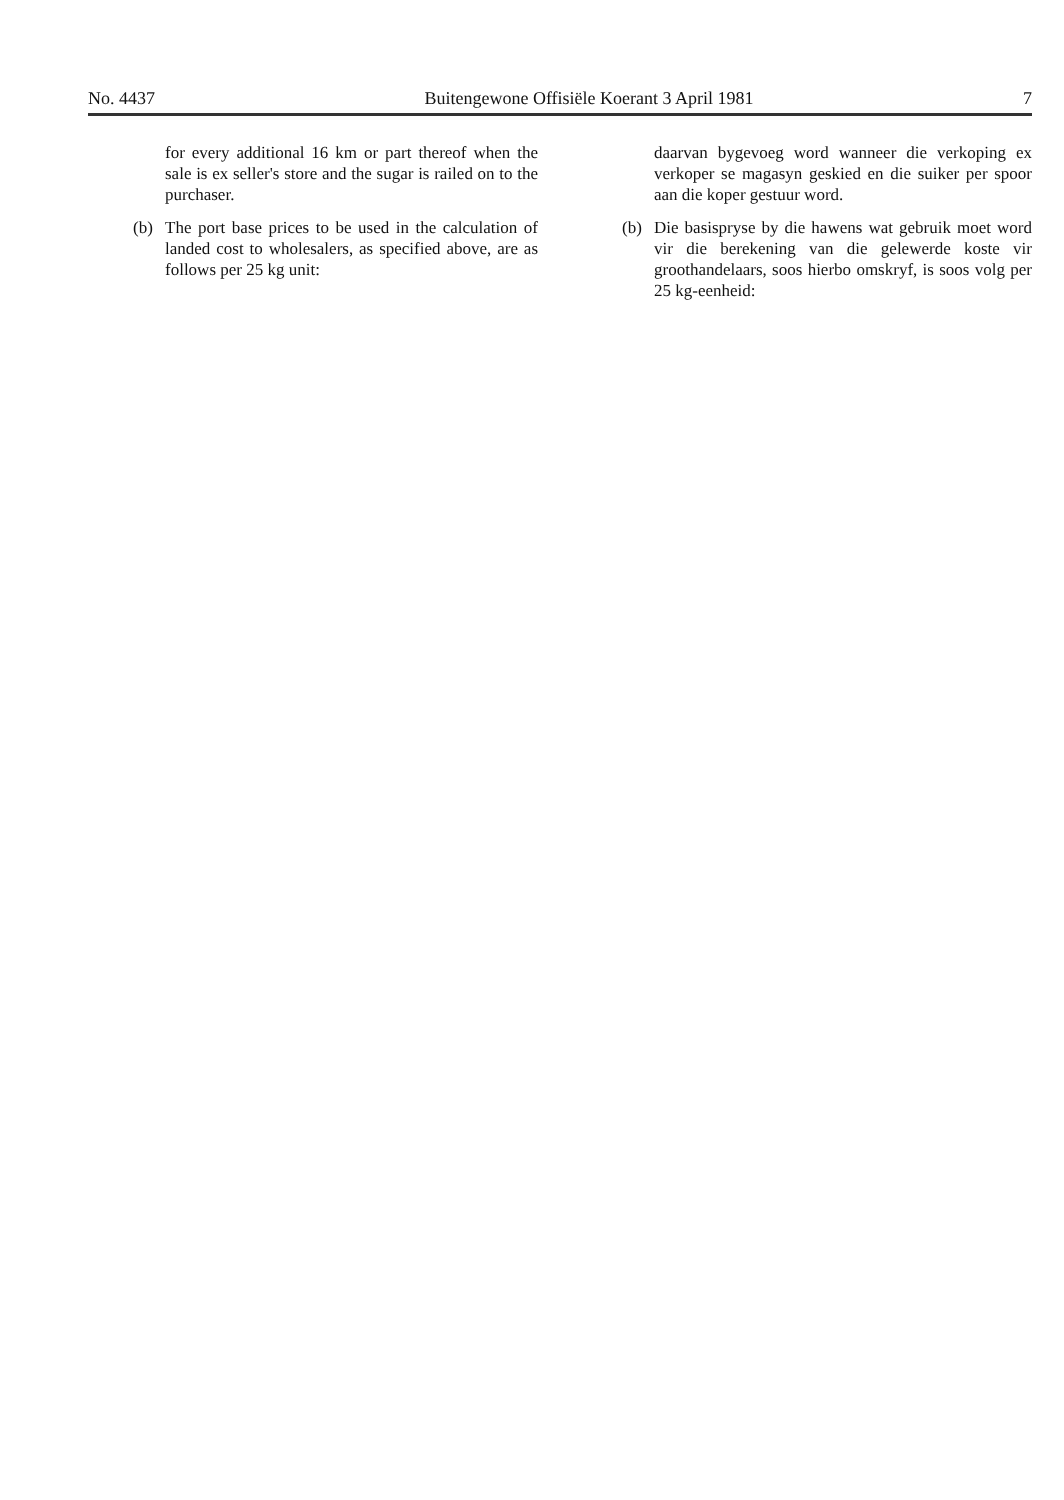No. 4437 Buitengewone Offisiële Koerant 3 April 1981 7
for every additional 16 km or part thereof when the sale is ex seller's store and the sugar is railed on to the purchaser.
(b) The port base prices to be used in the calculation of landed cost to wholesalers, as specified above, are as follows per 25 kg unit:
daarvan bygevoeg word wanneer die verkoping ex verkoper se magasyn geskied en die suiker per spoor aan die koper gestuur word.
(b) Die basispryse by die hawens wat gebruik moet word vir die berekening van die gelewerde koste vir groothandelaars, soos hierbo omskryf, is soos volg per 25 kg-eenheid: